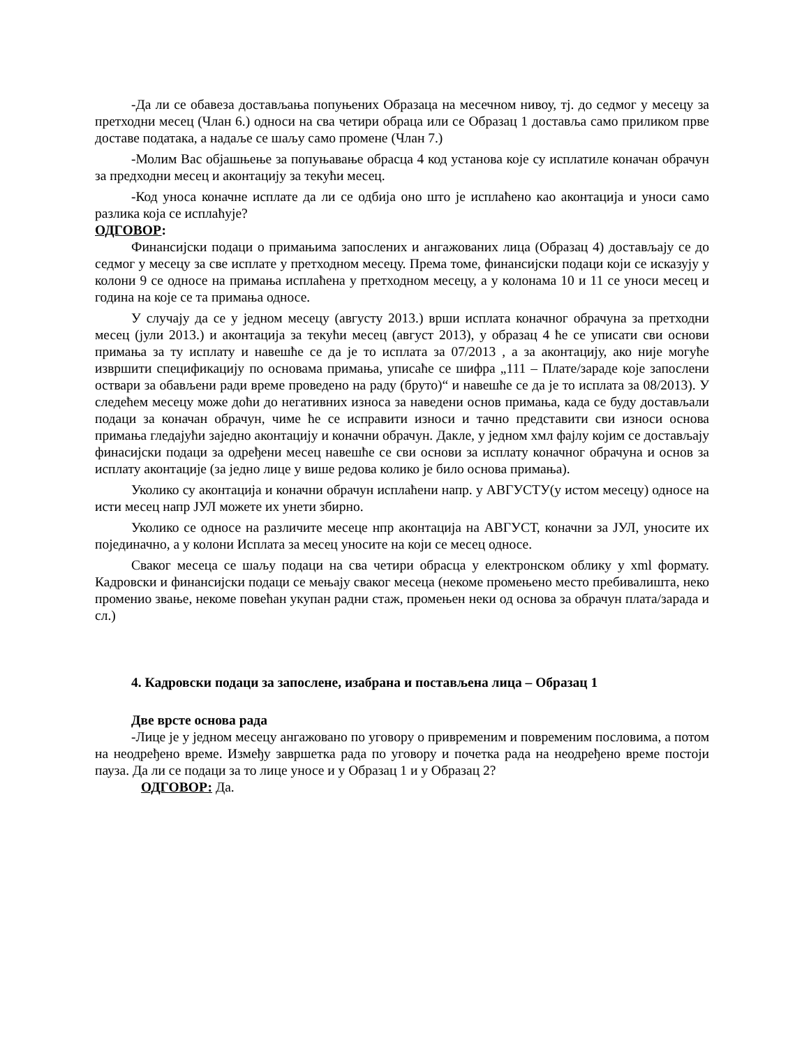-Да ли се обавеза достављања попуњених Образаца на месечном нивоу, тј. до седмог у месецу за претходни месец (Члан 6.) односи на сва четири обраца или се Образац 1 доставља само приликом прве доставе података, а надаље се шаљу само промене (Члан 7.)
-Молим Вас објашњење за попуњавање обрасца 4 код установа које су исплатиле коначан обрачун за предходни месец и аконтацију за текући месец.
-Код уноса коначне исплате да ли се одбија оно што је исплаћено као аконтација и уноси само разлика која се исплаћује?
ОДГОВОР:
Финансијски подаци о примањима запослених и ангажованих лица (Образац 4) достављају се до седмог у месецу за све исплате у претходном месецу. Према томе, финансијски подаци који се исказују у колони 9 се односе на примања исплаћена у претходном месецу, а у колонама 10 и 11 се уноси месец и година на које се та примања односе.
У случају да се у једном месецу (августу 2013.) врши исплата коначног обрачуна за претходни месец (јули 2013.) и аконтација за текући месец (август 2013), у образац 4 ће се уписати сви основи примања за ту исплату и навешће се да је то исплата за 07/2013 , а за аконтацију, ако није могуће извршити спецификацију по основама примања, уписаће се шифра „111 – Плате/зараде које запослени оствари за обављени ради време проведено на раду (бруто)“ и навешће се да је то исплата за 08/2013). У следећем месецу може доћи до негативних износа за наведени основ примања, када се буду достављали подаци за коначан обрачун, чиме ће се исправити износи и тачно представити сви износи основа примања гледајући заједно аконтацију и коначни обрачун. Дакле, у једном хмл фајлу којим се достављају финасијски подаци за одређени месец навешће се сви основи за исплату коначног обрачуна и основ за исплату аконтације (за једно лице у више редова колико је било основа примања).
Уколико су аконтација и коначни обрачун исплаћени напр. у АВГУСТУ(у истом месецу) односе на исти месец напр ЈУЛ можете их унети збирно.
Уколико се односе на различите месеце нпр аконтација на АВГУСТ, коначни за ЈУЛ, уносите их појединачно, а у колони Исплата за месец уносите на који се месец односе.
Сваког месеца се шаљу подаци на сва четири обрасца у електронском облику у xml формату. Кадровски и финансијски подаци се мењају сваког месеца (некоме промењено место пребивалишта, неко променио звање, некоме повећан укупан радни стаж, промењен неки од основа за обрачун плата/зарада и сл.)
4. Кадровски подаци за запослене, изабрана и постављена лица – Образац 1
Две врсте основа рада
-Лице је у једном месецу ангажовано по уговору о привременим и повременим пословима, а потом на неодређено време. Између завршетка рада по уговору и почетка рада на неодређено време постоји пауза. Да ли се подаци за то лице уносе и у Образац 1 и у Образац 2?
ОДГОВОР: Да.